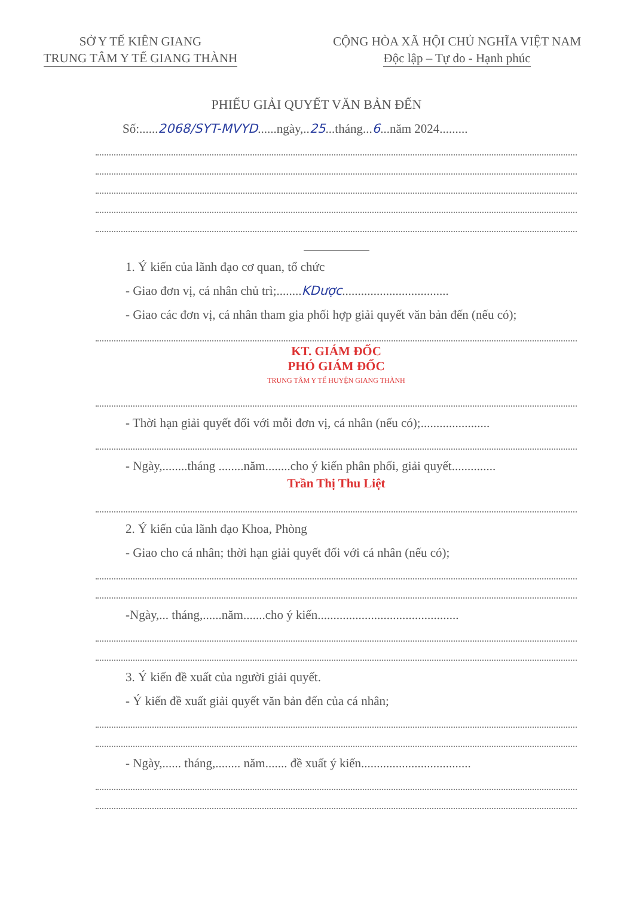SỞ Y TẾ KIÊN GIANG
TRUNG TÂM Y TẾ GIANG THÀNH
CỘNG HÒA XÃ HỘI CHỦ NGHĨA VIỆT NAM
Độc lập – Tự do - Hạnh phúc
PHIẾU GIẢI QUYẾT VĂN BẢN ĐẾN
Số:......2068/SYT-MVYD......ngày,..25...tháng...6...năm 2024.........
1. Ý kiến của lãnh đạo cơ quan, tổ chức
- Giao đơn vị, cá nhân chủ trì;........KDược..................................
- Giao các đơn vị, cá nhân tham gia phối hợp giải quyết văn bản đến (nếu có);
KT. GIÁM ĐỐC
PHÓ GIÁM ĐỐC
TRUNG TÂM Y TẾ HUYỆN GIANG THÀNH
- Thời hạn giải quyết đối với mỗi đơn vị, cá nhân (nếu có);......................
- Ngày,........tháng ........năm........cho ý kiến phân phối, giải quyết..............
Trần Thị Thu Liệt
2. Ý kiến của lãnh đạo Khoa, Phòng
- Giao cho cá nhân; thời hạn giải quyết đối với cá nhân (nếu có);
-Ngày,... tháng,......năm.......cho ý kiến.............................................
3. Ý kiến đề xuất của người giải quyết.
- Ý kiến đề xuất giải quyết văn bản đến của cá nhân;
- Ngày,...... tháng,........ năm....... đề xuất ý kiến...................................